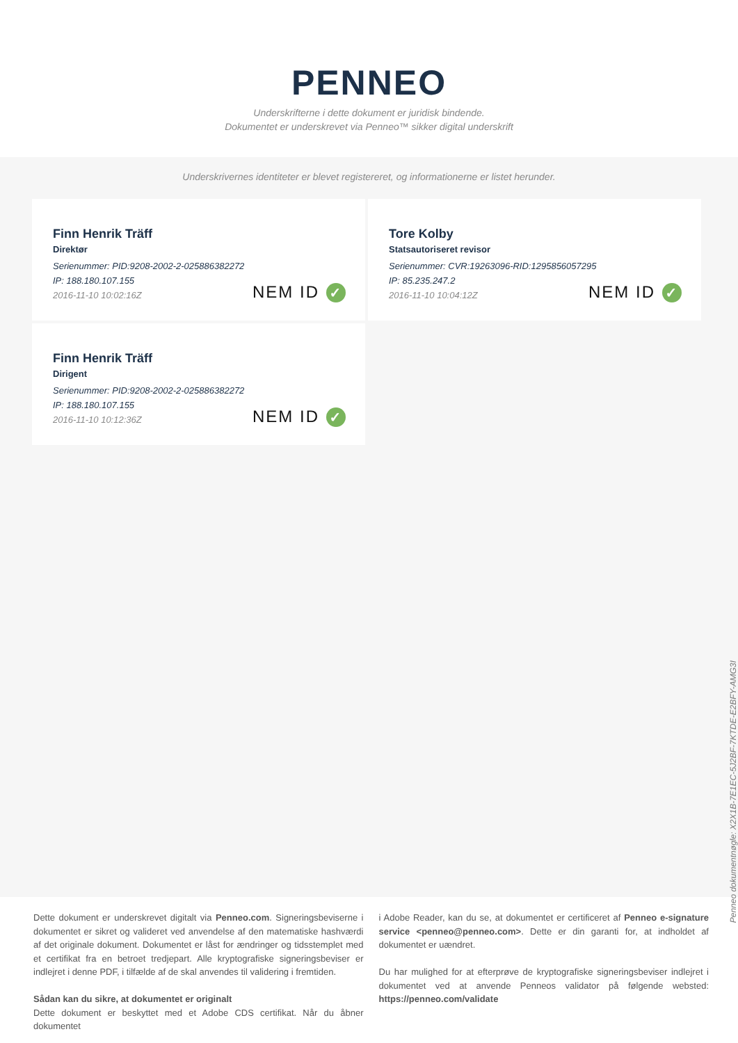PENNEO
Underskrifterne i dette dokument er juridisk bindende.
Dokumentet er underskrevet via Penneo™ sikker digital underskrift
Underskrivernes identiteter er blevet registereret, og informationerne er listet herunder.
Finn Henrik Träff
Direktør
Serienummer: PID:9208-2002-2-025886382272
IP: 188.180.107.155
2016-11-10 10:02:16Z
NEM ID ✓
Tore Kolby
Statsautoriseret revisor
Serienummer: CVR:19263096-RID:1295856057295
IP: 85.235.247.2
2016-11-10 10:04:12Z
NEM ID ✓
Finn Henrik Träff
Dirigent
Serienummer: PID:9208-2002-2-025886382272
IP: 188.180.107.155
2016-11-10 10:12:36Z
NEM ID ✓
Penneo dokumentnøgle: X2X1B-7E1EC-5J2BF-7KTDE-E2BFY-AMG3I
Dette dokument er underskrevet digitalt via Penneo.com. Signeringsbeviserne i dokumentet er sikret og valideret ved anvendelse af den matematiske hashværdi af det originale dokument. Dokumentet er låst for ændringer og tidsstemplet med et certifikat fra en betroet tredjepart. Alle kryptografiske signeringsbeviser er indlejret i denne PDF, i tilfælde af de skal anvendes til validering i fremtiden.
Sådan kan du sikre, at dokumentet er originalt
Dette dokument er beskyttet med et Adobe CDS certifikat. Når du åbner dokumentet
i Adobe Reader, kan du se, at dokumentet er certificeret af Penneo e-signature service <penneo@penneo.com>. Dette er din garanti for, at indholdet af dokumentet er uændret.
Du har mulighed for at efterprøve de kryptografiske signeringsbeviser indlejret i dokumentet ved at anvende Penneos validator på følgende websted: https://penneo.com/validate